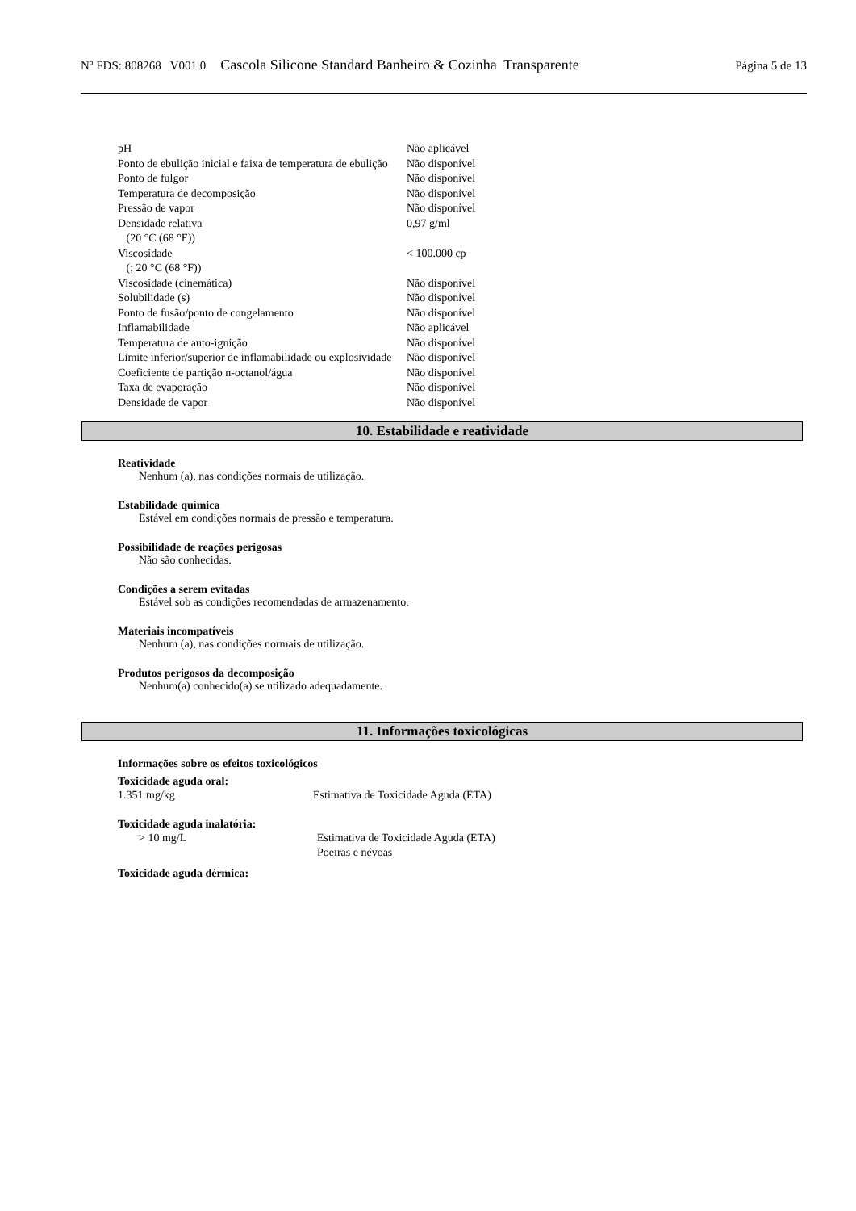Nº FDS: 808268 V001.0 Cascola Silicone Standard Banheiro & Cozinha Transparente Página 5 de 13
| pH | Não aplicável |
| Ponto de ebulição inicial e faixa de temperatura de ebulição | Não disponível |
| Ponto de fulgor | Não disponível |
| Temperatura de decomposição | Não disponível |
| Pressão de vapor | Não disponível |
| Densidade relativa (20 °C (68 °F)) | 0,97 g/ml |
| Viscosidade (; 20 °C (68 °F)) | < 100.000 cp |
| Viscosidade (cinemática) | Não disponível |
| Solubilidade (s) | Não disponível |
| Ponto de fusão/ponto de congelamento | Não disponível |
| Inflamabilidade | Não aplicável |
| Temperatura de auto-ignição | Não disponível |
| Limite inferior/superior de inflamabilidade ou explosividade | Não disponível |
| Coeficiente de partição n-octanol/água | Não disponível |
| Taxa de evaporação | Não disponível |
| Densidade de vapor | Não disponível |
10. Estabilidade e reatividade
Reatividade
Nenhum (a), nas condições normais de utilização.
Estabilidade química
Estável em condições normais de pressão e temperatura.
Possibilidade de reações perigosas
Não são conhecidas.
Condições a serem evitadas
Estável sob as condições recomendadas de armazenamento.
Materiais incompatíveis
Nenhum (a), nas condições normais de utilização.
Produtos perigosos da decomposição
Nenhum(a) conhecido(a) se utilizado adequadamente.
11. Informações toxicológicas
Informações sobre os efeitos toxicológicos
Toxicidade aguda oral:
| 1.351 mg/kg | Estimativa de Toxicidade Aguda (ETA) |
Toxicidade aguda inalatória:
| > 10 mg/L | Estimativa de Toxicidade Aguda (ETA) Poeiras e névoas |
Toxicidade aguda dérmica: